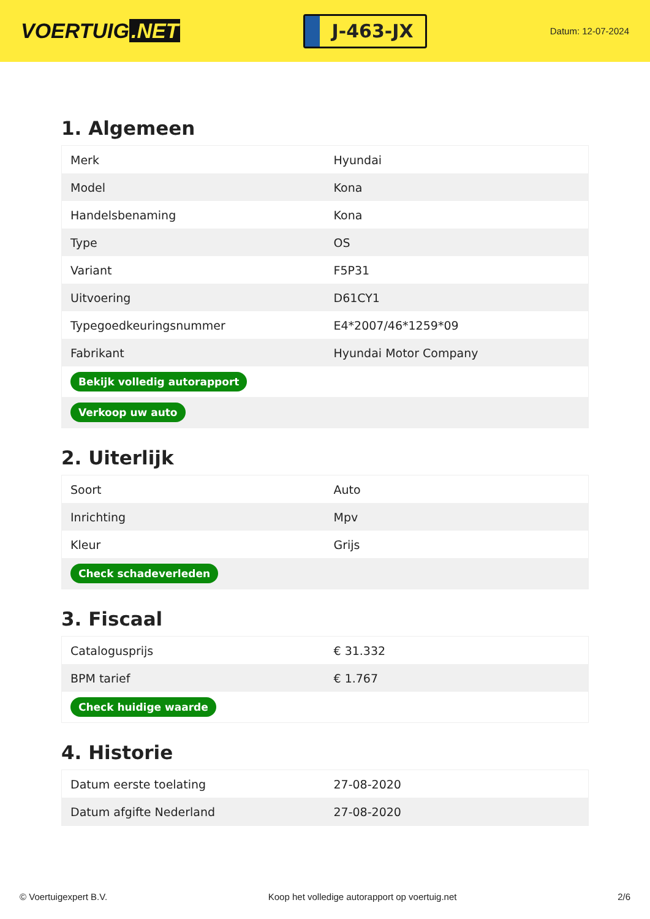VOERTUIG.NET
J-463-JX
Datum: 12-07-2024
1. Algemeen
| Merk | Hyundai |
| Model | Kona |
| Handelsbenaming | Kona |
| Type | OS |
| Variant | F5P31 |
| Uitvoering | D61CY1 |
| Typegoedkeuringsnummer | E4*2007/46*1259*09 |
| Fabrikant | Hyundai Motor Company |
| Bekijk volledig autorapport | |
| Verkoop uw auto | |
2. Uiterlijk
| Soort | Auto |
| Inrichting | Mpv |
| Kleur | Grijs |
| Check schadeverleden | |
3. Fiscaal
| Catalogusprijs | € 31.332 |
| BPM tarief | € 1.767 |
| Check huidige waarde | |
4. Historie
| Datum eerste toelating | 27-08-2020 |
| Datum afgifte Nederland | 27-08-2020 |
© Voertuigexpert B.V. Koop het volledige autorapport op voertuig.net 2/6